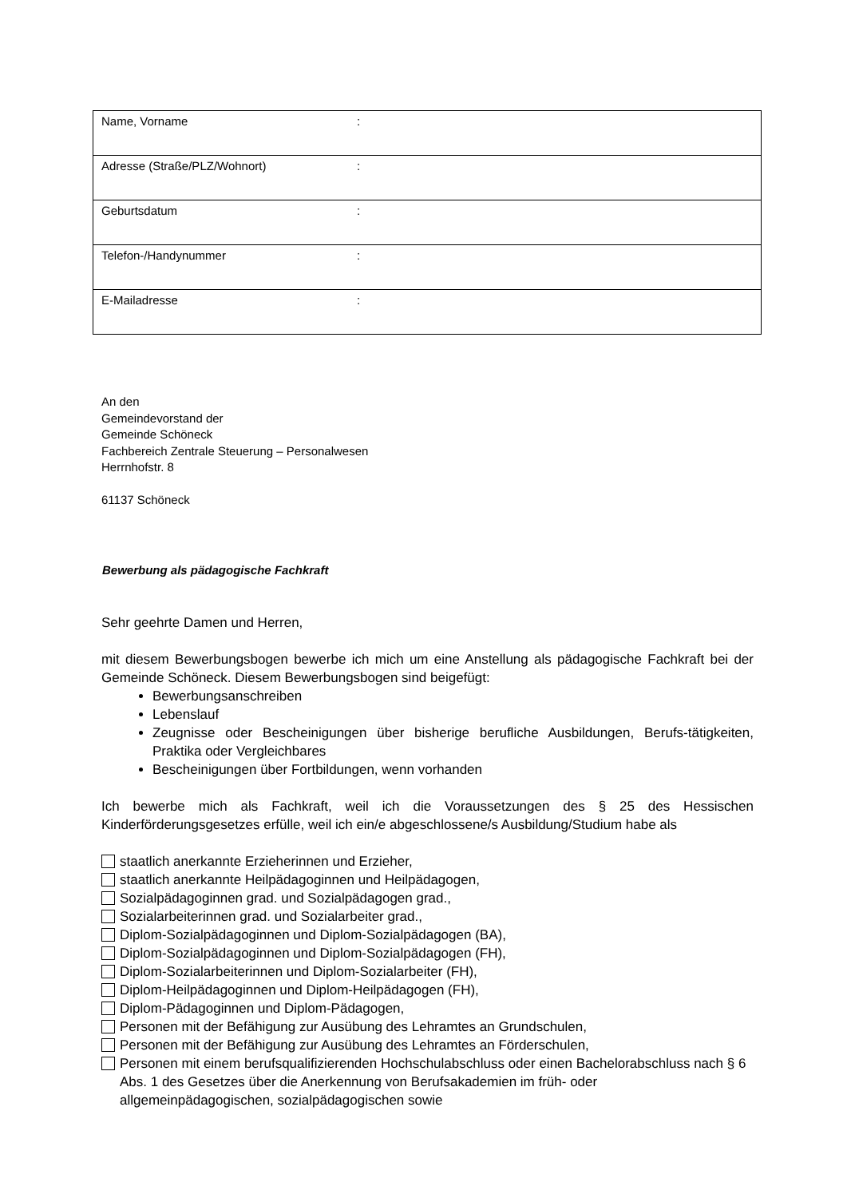| Name, Vorname | : |
| Adresse (Straße/PLZ/Wohnort) | : |
| Geburtsdatum | : |
| Telefon-/Handynummer | : |
| E-Mailadresse | : |
An den
Gemeindevorstand der
Gemeinde Schöneck
Fachbereich Zentrale Steuerung – Personalwesen
Herrnhofstr. 8
61137 Schöneck
Bewerbung als pädagogische Fachkraft
Sehr geehrte Damen und Herren,
mit diesem Bewerbungsbogen bewerbe ich mich um eine Anstellung als pädagogische Fachkraft bei der Gemeinde Schöneck. Diesem Bewerbungsbogen sind beigefügt:
Bewerbungsanschreiben
Lebenslauf
Zeugnisse oder Bescheinigungen über bisherige berufliche Ausbildungen, Berufs-tätigkeiten, Praktika oder Vergleichbares
Bescheinigungen über Fortbildungen, wenn vorhanden
Ich bewerbe mich als Fachkraft, weil ich die Voraussetzungen des § 25 des Hessischen Kinderförderungsgesetzes erfülle, weil ich ein/e abgeschlossene/s Ausbildung/Studium habe als
staatlich anerkannte Erzieherinnen und Erzieher,
staatlich anerkannte Heilpädagoginnen und Heilpädagogen,
Sozialpädagoginnen grad. und Sozialpädagogen grad.,
Sozialarbeiterinnen grad. und Sozialarbeiter grad.,
Diplom-Sozialpädagoginnen und Diplom-Sozialpädagogen (BA),
Diplom-Sozialpädagoginnen und Diplom-Sozialpädagogen (FH),
Diplom-Sozialarbeiterinnen und Diplom-Sozialarbeiter (FH),
Diplom-Heilpädagoginnen und Diplom-Heilpädagogen (FH),
Diplom-Pädagoginnen und Diplom-Pädagogen,
Personen mit der Befähigung zur Ausübung des Lehramtes an Grundschulen,
Personen mit der Befähigung zur Ausübung des Lehramtes an Förderschulen,
Personen mit einem berufsqualifizierenden Hochschulabschluss oder einen Bachelorabschluss nach § 6 Abs. 1 des Gesetzes über die Anerkennung von Berufsakademien im früh- oder allgemeinpädagogischen, sozialpädagogischen sowie